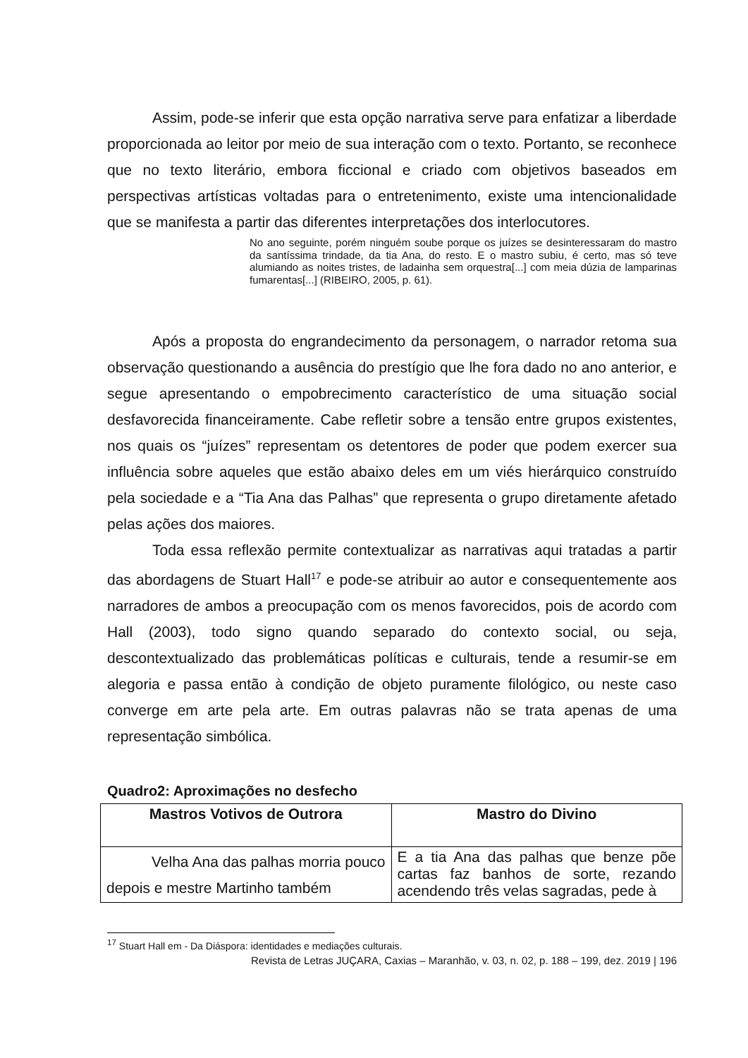Assim, pode-se inferir que esta opção narrativa serve para enfatizar a liberdade proporcionada ao leitor por meio de sua interação com o texto. Portanto, se reconhece que no texto literário, embora ficcional e criado com objetivos baseados em perspectivas artísticas voltadas para o entretenimento, existe uma intencionalidade que se manifesta a partir das diferentes interpretações dos interlocutores.
No ano seguinte, porém ninguém soube porque os juízes se desinteressaram do mastro da santíssima trindade, da tia Ana, do resto. E o mastro subiu, é certo, mas só teve alumiando as noites tristes, de ladainha sem orquestra[...] com meia dúzia de lamparinas fumarentas[...] (RIBEIRO, 2005, p. 61).
Após a proposta do engrandecimento da personagem, o narrador retoma sua observação questionando a ausência do prestígio que lhe fora dado no ano anterior, e segue apresentando o empobrecimento característico de uma situação social desfavorecida financeiramente. Cabe refletir sobre a tensão entre grupos existentes, nos quais os “juízes” representam os detentores de poder que podem exercer sua influência sobre aqueles que estão abaixo deles em um viés hierárquico construído pela sociedade e a “Tia Ana das Palhas” que representa o grupo diretamente afetado pelas ações dos maiores.
Toda essa reflexão permite contextualizar as narrativas aqui tratadas a partir das abordagens de Stuart Hall<sup>17</sup> e pode-se atribuir ao autor e consequentemente aos narradores de ambos a preocupação com os menos favorecidos, pois de acordo com Hall (2003), todo signo quando separado do contexto social, ou seja, descontextualizado das problemáticas políticas e culturais, tende a resumir-se em alegoria e passa então à condição de objeto puramente filológico, ou neste caso converge em arte pela arte. Em outras palavras não se trata apenas de uma representação simbólica.
Quadro2: Aproximações no desfecho
| Mastros Votivos de Outrora | Mastro do Divino |
| --- | --- |
| Velha Ana das palhas morria pouco depois e mestre Martinho também | E a tia Ana das palhas que benze põe cartas faz banhos de sorte, rezando acendendo três velas sagradas, pede à |
<sup>17</sup> Stuart Hall em - Da Diáspora: identidades e mediações culturais.
Revista de Letras JUÇARA, Caxias – Maranhão, v. 03, n. 02, p. 188 – 199, dez. 2019 | 196